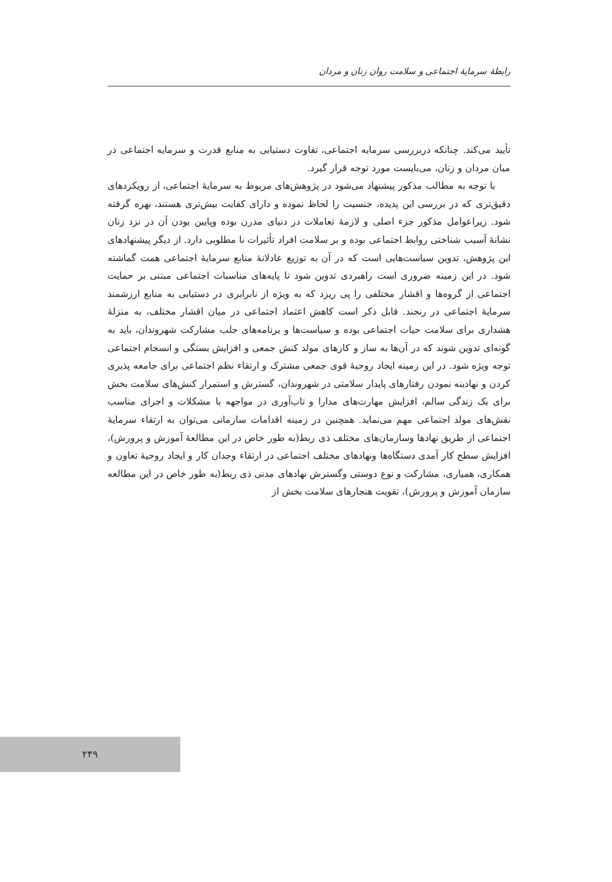رابطهٔ سرمایهٔ اجتماعی و سلامت روان زنان و مردان
تأیید می‌کند. چنانکه دربررسی سرمایه اجتماعی، تفاوت دستیابی به منابع قدرت و سرمایه اجتماعی در میان مردان و زنان، می‌بایست مورد توجه قرار گیرد.
با توجه به مطالب مذکور پیشنهاد می‌شود در پژوهش‌های مربوط به سرمایهٔ اجتماعی، از رویکردهای دقیق‌تری که در بررسی این پدیده، جنسیت را لحاظ نموده و دارای کفایت بیش‌تری هستند، بهره گرفته شود. زیراعوامل مذکور جزء اصلی و لازمهٔ تعاملات در دنیای مدرن بوده وپایین بودن آن در نزد زنان نشانهٔ آسیب شناختی روابط اجتماعی بوده و بر سلامت افراد تأثیرات نا مطلوبی دارد. از دیگر پیشنهادهای این پژوهش، تدوین سیاست‌هایی است که در آن به توزیع عادلانهٔ منابع سرمایهٔ اجتماعی همت گماشته شود. در این زمینه ضروری است راهبردی تدوین شود تا پایه‌های مناسبات اجتماعی مبتنی بر حمایت اجتماعی از گروه‌ها و اقشار مختلفی را پی ریزد که به ویژه از نابرابری در دستیابی به منابع ارزشمند سرمایهٔ اجتماعی در رنجند. قابل ذکر است کاهش اعتماد اجتماعی در میان اقشار مختلف، به منزلهٔ هشداری برای سلامت حیات اجتماعی بوده و سیاست‌ها و برنامه‌های جلب مشارکت شهروندان، باید به گونه‌ای تدوین شوند که در آن‌ها به ساز و کارهای مولد کنش جمعی و افزایش بستگی و انسجام اجتماعی توجه ویژه شود. در این زمینه ایجاد روحیهٔ قوی جمعی مشترک و ارتقاء نظم اجتماعی برای جامعه پذیری کردن و نهادینه نمودن رفتارهای پایدار سلامتی در شهروندان، گسترش و استمرار کنش‌های سلامت بخش برای یک زندگی سالم، افزایش مهارت‌های مدارا و تاب‌آوری در مواجهه با مشکلات و اجرای مناسب نقش‌های مولد اجتماعی مهم می‌نماید. همچنین در زمینه اقدامات سازمانی می‌توان به ارتقاء سرمایهٔ اجتماعی از طریق نهادها وسازمان‌های مختلف ذی ربط(به طور خاص در این مطالعهٔ آموزش و پرورش)، افزایش سطح کار آمدی دستگاه‌ها ونهادهای مختلف اجتماعی در ارتقاء وجدان کار و ایجاد روحیهٔ تعاون و همکاری، همیاری، مشارکت و نوع دوستی وگسترش نهادهای مدنی ذی ربط(به طور خاص در این مطالعه سازمان آموزش و پرورش)، تقویت هنجارهای سلامت بخش از
۲۴۹